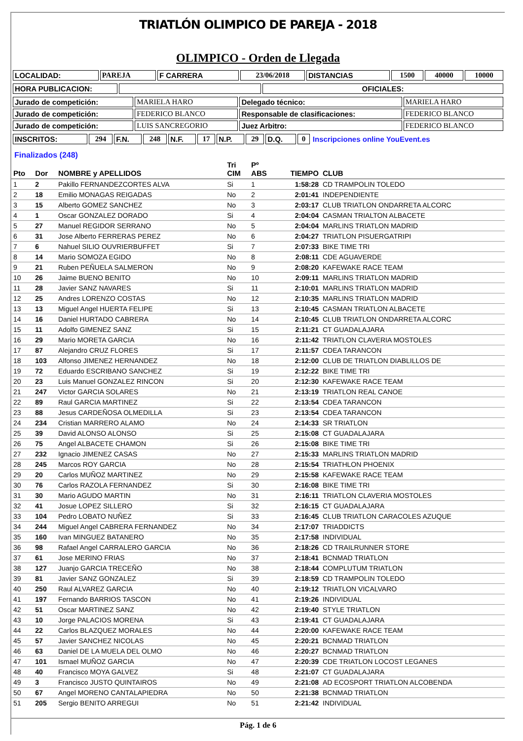TRIATLÓN OLIMPICO DE PAREJA - 2018
OLIMPICO - Orden de Llegada
| LOCALIDAD: | PAREJA | F CARRERA | 23/06/2018 | DISTANCIAS | 1500 | 40000 | 10000 |
| HORA PUBLICACION: | | OFICIALES: |
| Jurado de competición: | MARIELA HARO | Delegado técnico: | MARIELA HARO |
| Jurado de competición: | FEDERICO BLANCO | Responsable de clasificaciones: | FEDERICO BLANCO |
| Jurado de competición: | LUIS SANCREGORIO | Juez Arbitro: | FEDERICO BLANCO |
| INSCRITOS: | 294 | F.N. | 248 | N.F. | 17 | N.P. | 29 | D.Q. | 0 | Inscripciones online YouEvent.es |
Finalizados (248)
| Pto | Dor | NOMBRE y APELLIDOS | Tri CIM | Pº ABS | TIEMPO | CLUB |
| --- | --- | --- | --- | --- | --- | --- |
| 1 | 2 | Pakillo FERNANDEZCORTES ALVA | Si | 1 | 1:58:28 | CD TRAMPOLIN TOLEDO |
| 2 | 18 | Emilio MONAGAS REIGADAS | No | 2 | 2:01:41 | INDEPENDIENTE |
| 3 | 15 | Alberto GOMEZ SANCHEZ | No | 3 | 2:03:17 | CLUB TRIATLON ONDARRETA ALCORC |
| 4 | 1 | Oscar GONZALEZ DORADO | Si | 4 | 2:04:04 | CASMAN TRIALTON ALBACETE |
| 5 | 27 | Manuel REGIDOR SERRANO | No | 5 | 2:04:04 | MARLINS TRIATLON MADRID |
| 6 | 31 | Jose Alberto FERRERAS PEREZ | No | 6 | 2:04:27 | TRIATLON PISUERGATRIPI |
| 7 | 6 | Nahuel SILIO OUVRIERBUFFET | Si | 7 | 2:07:33 | BIKE TIME TRI |
| 8 | 14 | Mario SOMOZA EGIDO | No | 8 | 2:08:11 | CDE AGUAVERDE |
| 9 | 21 | Ruben PEÑUELA SALMERON | No | 9 | 2:08:20 | KAFEWAKE RACE TEAM |
| 10 | 26 | Jaime BUENO BENITO | No | 10 | 2:09:11 | MARLINS TRIATLON MADRID |
| 11 | 28 | Javier SANZ NAVARES | Si | 11 | 2:10:01 | MARLINS TRIATLON MADRID |
| 12 | 25 | Andres LORENZO COSTAS | No | 12 | 2:10:35 | MARLINS TRIATLON MADRID |
| 13 | 13 | Miguel Angel HUERTA FELIPE | Si | 13 | 2:10:45 | CASMAN TRIATLON ALBACETE |
| 14 | 16 | Daniel HURTADO CABRERA | No | 14 | 2:10:45 | CLUB TRIATLON ONDARRETA ALCORC |
| 15 | 11 | Adolfo GIMENEZ SANZ | Si | 15 | 2:11:21 | CT GUADALAJARA |
| 16 | 29 | Mario MORETA GARCIA | No | 16 | 2:11:42 | TRIATLON CLAVERIA MOSTOLES |
| 17 | 87 | Alejandro CRUZ FLORES | Si | 17 | 2:11:57 | CDEA TARANCON |
| 18 | 103 | Alfonso JIMENEZ HERNANDEZ | No | 18 | 2:12:00 | CLUB DE TRIATLON DIABLILLOS DE |
| 19 | 72 | Eduardo ESCRIBANO SANCHEZ | Si | 19 | 2:12:22 | BIKE TIME TRI |
| 20 | 23 | Luis Manuel GONZALEZ RINCON | Si | 20 | 2:12:30 | KAFEWAKE RACE TEAM |
| 21 | 247 | Victor GARCIA SOLARES | No | 21 | 2:13:19 | TRIATLON REAL CANOE |
| 22 | 89 | Raul GARCIA MARTINEZ | Si | 22 | 2:13:54 | CDEA TARANCON |
| 23 | 88 | Jesus CARDEÑOSA OLMEDILLA | Si | 23 | 2:13:54 | CDEA TARANCON |
| 24 | 234 | Cristian MARRERO ALAMO | No | 24 | 2:14:33 | SR TRIATLON |
| 25 | 39 | David ALONSO ALONSO | Si | 25 | 2:15:08 | CT GUADALAJARA |
| 26 | 75 | Angel ALBACETE CHAMON | Si | 26 | 2:15:08 | BIKE TIME TRI |
| 27 | 232 | Ignacio JIMENEZ CASAS | No | 27 | 2:15:33 | MARLINS TRIATLON MADRID |
| 28 | 245 | Marcos ROY GARCIA | No | 28 | 2:15:54 | TRIATHLON PHOENIX |
| 29 | 20 | Carlos MUÑOZ MARTINEZ | No | 29 | 2:15:58 | KAFEWAKE RACE TEAM |
| 30 | 76 | Carlos RAZOLA FERNANDEZ | Si | 30 | 2:16:08 | BIKE TIME TRI |
| 31 | 30 | Mario AGUDO MARTIN | No | 31 | 2:16:11 | TRIATLON CLAVERIA MOSTOLES |
| 32 | 41 | Josue LOPEZ SILLERO | Si | 32 | 2:16:15 | CT GUADALAJARA |
| 33 | 104 | Pedro LOBATO NUÑEZ | Si | 33 | 2:16:45 | CLUB TRIATLON CARACOLES AZUQUE |
| 34 | 244 | Miguel Angel CABRERA FERNANDEZ | No | 34 | 2:17:07 | TRIADDICTS |
| 35 | 160 | Ivan MINGUEZ BATANERO | No | 35 | 2:17:58 | INDIVIDUAL |
| 36 | 98 | Rafael Angel CARRALERO GARCIA | No | 36 | 2:18:26 | CD TRAILRUNNER STORE |
| 37 | 61 | Jose MERINO FRIAS | No | 37 | 2:18:41 | BCNMAD TRIATLON |
| 38 | 127 | Juanjo GARCIA TRECEÑO | No | 38 | 2:18:44 | COMPLUTUM TRIATLON |
| 39 | 81 | Javier SANZ GONZALEZ | Si | 39 | 2:18:59 | CD TRAMPOLIN TOLEDO |
| 40 | 250 | Raul ALVAREZ GARCIA | No | 40 | 2:19:12 | TRIATLON VICALVARO |
| 41 | 197 | Fernando BARRIOS TASCON | No | 41 | 2:19:26 | INDIVIDUAL |
| 42 | 51 | Oscar MARTINEZ SANZ | No | 42 | 2:19:40 | STYLE TRIATLON |
| 43 | 10 | Jorge PALACIOS MORENA | Si | 43 | 2:19:41 | CT GUADALAJARA |
| 44 | 22 | Carlos BLAZQUEZ MORALES | No | 44 | 2:20:00 | KAFEWAKE RACE TEAM |
| 45 | 57 | Javier SANCHEZ NICOLAS | No | 45 | 2:20:21 | BCNMAD TRIATLON |
| 46 | 63 | Daniel DE LA MUELA DEL OLMO | No | 46 | 2:20:27 | BCNMAD TRIATLON |
| 47 | 101 | Ismael MUÑOZ GARCIA | No | 47 | 2:20:39 | CDE TRIATLON LOCOST LEGANES |
| 48 | 40 | Francisco MOYA GALVEZ | Si | 48 | 2:21:07 | CT GUADALAJARA |
| 49 | 3 | Francisco JUSTO QUINTAIROS | No | 49 | 2:21:08 | AD ECOSPORT TRIATLON ALCOBENDA |
| 50 | 67 | Angel MORENO CANTALAPIEDRA | No | 50 | 2:21:38 | BCNMAD TRIATLON |
| 51 | 205 | Sergio BENITO ARREGUI | No | 51 | 2:21:42 | INDIVIDUAL |
Pág. 1 de 6